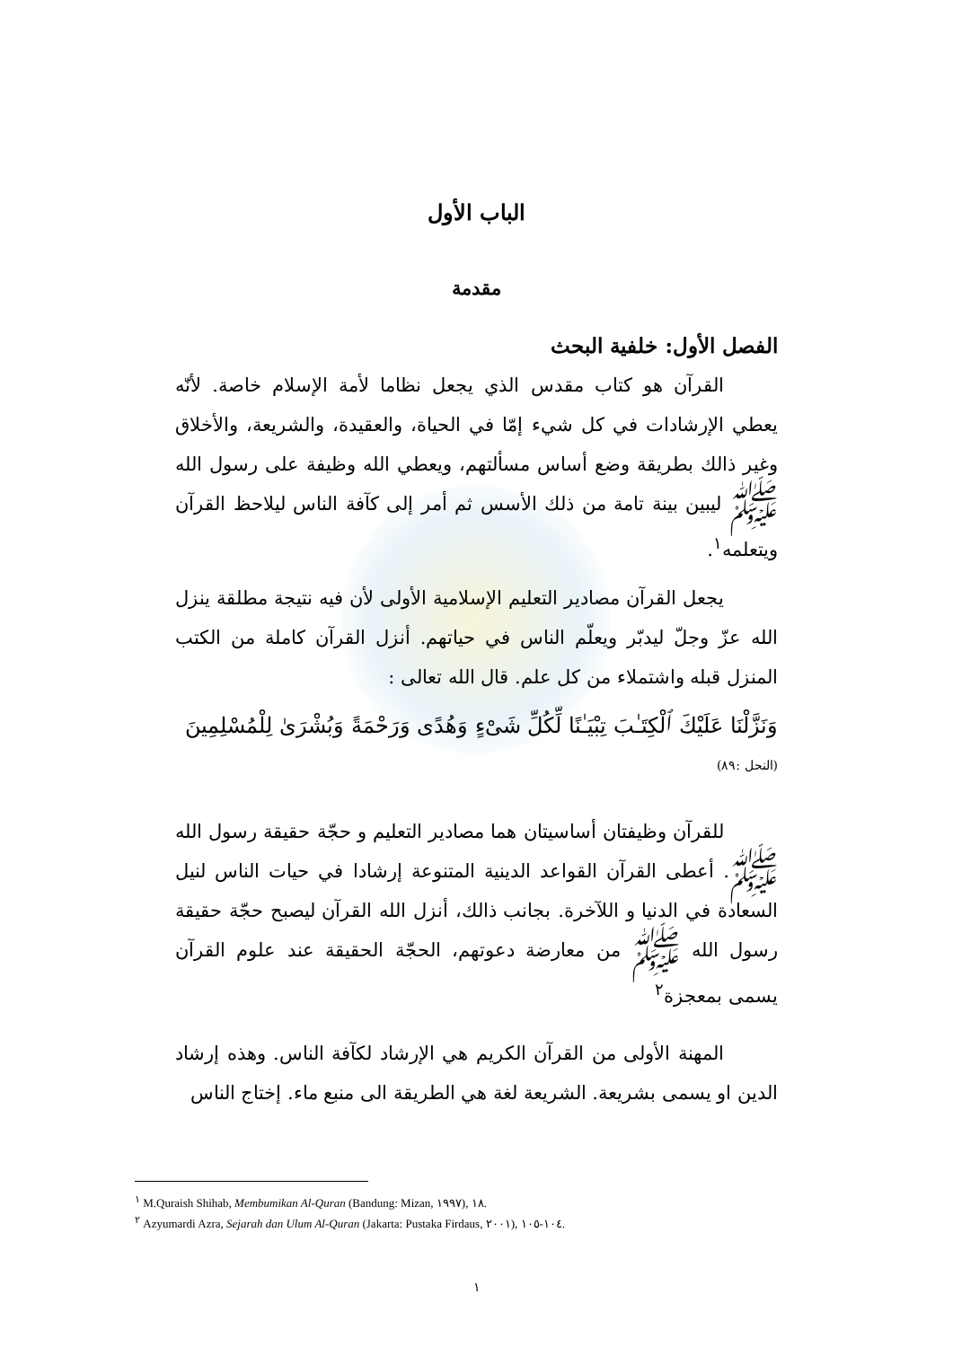الباب الأول
مقدمة
الفصل الأول: خلفية البحث
القرآن هو كتاب مقدس الذي يجعل نظاما لأمة الإسلام خاصة. لأنّه يعطي الإرشادات في كل شيء إمّا في الحياة، والعقيدة، والشريعة، والأخلاق وغير ذالك بطريقة وضع أساس مسألتهم، ويعطي الله وظيفة على رسول الله ﷺ ليبين بينة تامة من ذلك الأسس ثم أمر إلى كآفة الناس ليلاحظ القرآن ويتعلمه<sup>١</sup>.
يجعل القرآن مصادير التعليم الإسلامية الأولى لأن فيه نتيجة مطلقة ينزل الله عزّ وجلّ ليدبّر ويعلّم الناس في حياتهم. أنزل القرآن كاملة من الكتب المنزل قبله واشتملاء من كل علم. قال الله تعالى :
وَنَزَّلْنَا عَلَيْكَ ٱلْكِتَـٰبَ تِبْيَـٰنًا لِّكُلِّ شَىْءٍ وَهُدًى وَرَحْمَةً وَبُشْرَىٰ لِلْمُسْلِمِينَ
(النحل :٨٩)
للقرآن وظيفتان أساسيتان هما مصادير التعليم و حجّة حقيقة رسول الله ﷺ. أعطى القرآن القواعد الدينية المتنوعة إرشادا في حيات الناس لنيل السعادة في الدنيا و اللآخرة. بجانب ذالك، أنزل الله القرآن ليصبح حجّة حقيقة رسول الله ﷺ من معارضة دعوتهم، الحجّة الحقيقة عند علوم القرآن يسمى بمعجزة<sup>٢</sup>
المهنة الأولى من القرآن الكريم هي الإرشاد لكآفة الناس. وهذه إرشاد الدين او يسمى بشريعة. الشريعة لغة هي الطريقة الى منبع ماء. إختاج الناس
<sup>١</sup> M.Quraish Shihab, Membumikan Al-Quran (Bandung: Mizan, ١٩٩٧), ١٨.
<sup>٢</sup> Azyumardi Azra, Sejarah dan Ulum Al-Quran (Jakarta: Pustaka Firdaus, ٢٠٠١), ١٠٤-١٠٥.
١